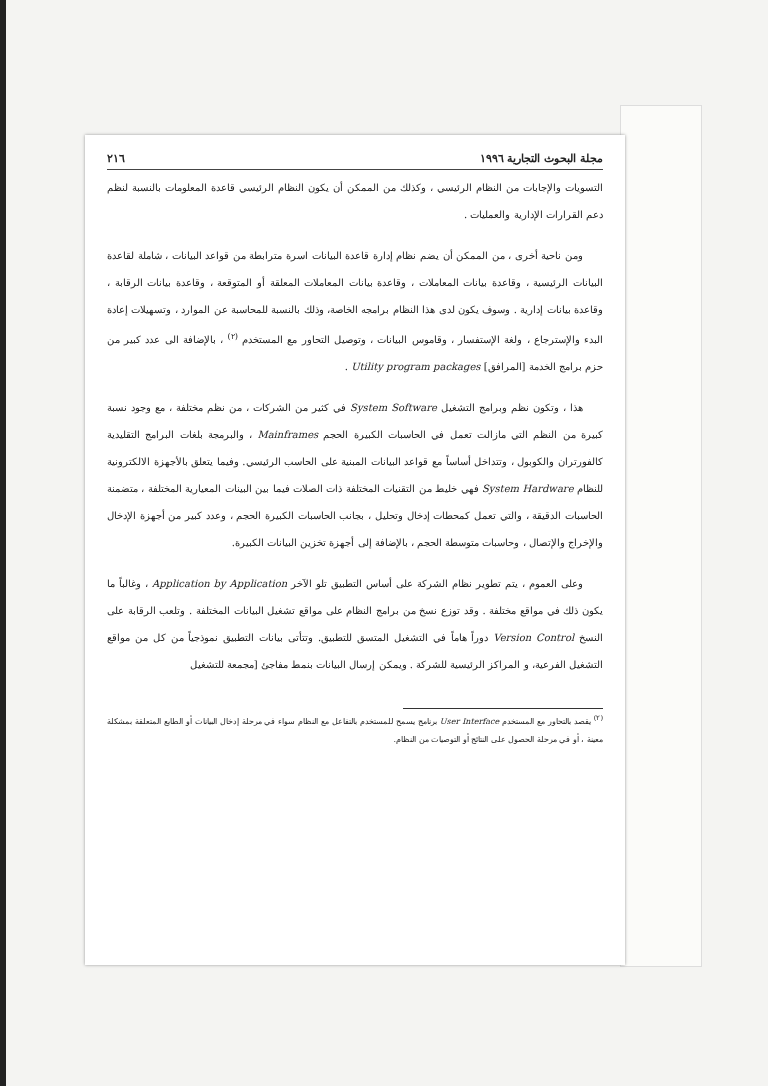مجلة البحوث التجارية ١٩٩٦ ٢١٦
التسويات والإجابات من النظام الرئيسي ، وكذلك من الممكن أن يكون النظام الرئيسي قاعدة المعلومات بالنسبة لنظم دعم القرارات الإدارية والعمليات .
ومن ناحية أخرى ، من الممكن أن يضم نظام إدارة قاعدة البيانات اسرة مترابطة من قواعد البيانات ، شاملة لقاعدة البيانات الرئيسية ، وقاعدة بيانات المعاملات ، وقاعدة بيانات المعاملات المعلقة أو المتوقعة ، وقاعدة بيانات الرقابة ، وقاعدة بيانات إدارية . وسوف يكون لدى هذا النظام برامجه الخاصة، وذلك بالنسبة للمحاسبة عن الموارد ، وتسهيلات إعادة البدء والإسترجاع ، ولغة الإستفسار ، وقاموس البيانات ، وتوصيل التحاور مع المستخدم <sup>(٢)</sup> ، بالإضافة الى عدد كبير من حزم برامج الخدمة [المرافق] Utility program packages .
هذا ، وتكون نظم وبرامج التشغيل System Software في كثير من الشركات ، من نظم مختلفة ، مع وجود نسبة كبيرة من النظم التي مازالت تعمل في الحاسبات الكبيرة الحجم Mainframes ، والبرمجة بلغات البرامج التقليدية كالفورتران والكوبول ، وتتداخل أساساً مع قواعد البيانات المبنية على الحاسب الرئيسي. وفيما يتعلق بالأجهزة الالكترونية للنظام System Hardware فهي خليط من التقنيات المختلفة ذات الصلات فيما بين البينات المعيارية المختلفة ، متضمنة الحاسبات الدقيقة ، والتي تعمل كمحطات إدخال وتحليل ، بجانب الحاسبات الكبيرة الحجم ، وعدد كبير من أجهزة الإدخال والإخراج والإتصال ، وحاسبات متوسطة الحجم ، بالإضافة إلى أجهزة تخزين البيانات الكبيرة.
وعلى العموم ، يتم تطوير نظام الشركة على أساس التطبيق تلو الآخر Application by Application ، وغالباً ما يكون ذلك في مواقع مختلفة . وقد توزع نسخ من برامج النظام على مواقع تشغيل البيانات المختلفة . وتلعب الرقابة على النسخ Version Control دوراً هاماً في التشغيل المتسق للتطبيق. وتتأتى بيانات التطبيق نموذجياً من كل من مواقع التشغيل الفرعية، و المراكز الرئيسية للشركة . ويمكن إرسال البيانات بنمط مفاجئ [مجمعة للتشغيل
<sup>(٢)</sup> يقصد بالتحاور مع المستخدم User Interface برنامج يسمح للمستخدم بالتفاعل مع النظام سواء في مرحلة إدخال البيانات أو الطابع المتعلقة بمشكلة معينة ، أو في مرحلة الحصول على النتائج أو التوصيات من النظام.